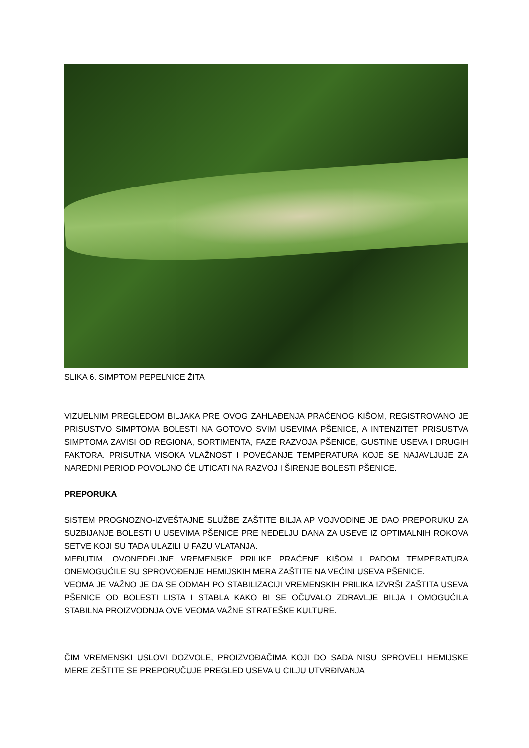SLIKA 6. SIMPTOM PEPELNICE ŽITA
VIZUELNIM PREGLEDOM BILJAKA PRE OVOG ZAHLAĐENJA PRAĆENOG KIŠOM, REGISTROVANO JE PRISUSTVO SIMPTOMA BOLESTI NA GOTOVO SVIM USEVIMA PŠENICE, A INTENZITET PRISUSTVA SIMPTOMA ZAVISI OD REGIONA, SORTIMENTA, FAZE RAZVOJA PŠENICE, GUSTINE USEVA I DRUGIH FAKTORA. PRISUTNA VISOKA VLAŽNOST I POVEĆANJE TEMPERATURA KOJE SE NAJAVLJUJE ZA NAREDNI PERIOD POVOLJNO ĆE UTICATI NA RAZVOJ I ŠIRENJE BOLESTI PŠENICE.
PREPORUKA
SISTEM PROGNOZNO-IZVEŠTAJNE SLUŽBE ZAŠTITE BILJA AP VOJVODINE JE DAO PREPORUKU ZA SUZBIJANJE BOLESTI U USEVIMA PŠENICE PRE NEDELJU DANA ZA USEVE IZ OPTIMALNIH ROKOVA SETVE KOJI SU TADA ULAZILI U FAZU VLATANJA.
MEĐUTIM, OVONEDELJNE VREMENSKE PRILIKE PRAĆENE KIŠOM I PADOM TEMPERATURA ONEMOGUĆILE SU SPROVOĐENJE HEMIJSKIH MERA ZAŠTITE NA VEĆINI USEVA PŠENICE.
VEOMA JE VAŽNO JE DA SE ODMAH PO STABILIZACIJI VREMENSKIH PRILIKA IZVRŠI ZAŠTITA USEVA PŠENICE OD BOLESTI LISTA I STABLA KAKO BI SE OČUVALO ZDRAVLJE BILJA I OMOGUĆILA STABILNA PROIZVODNJA OVE VEOMA VAŽNE STRATEŠKE KULTURE.
ČIM VREMENSKI USLOVI DOZVOLE, PROIZVOĐAČIMA KOJI DO SADA NISU SPROVELI HEMIJSKE MERE ZEŠTITE SE PREPORUČUJE PREGLED USEVA U CILJU UTVRĐIVANJA